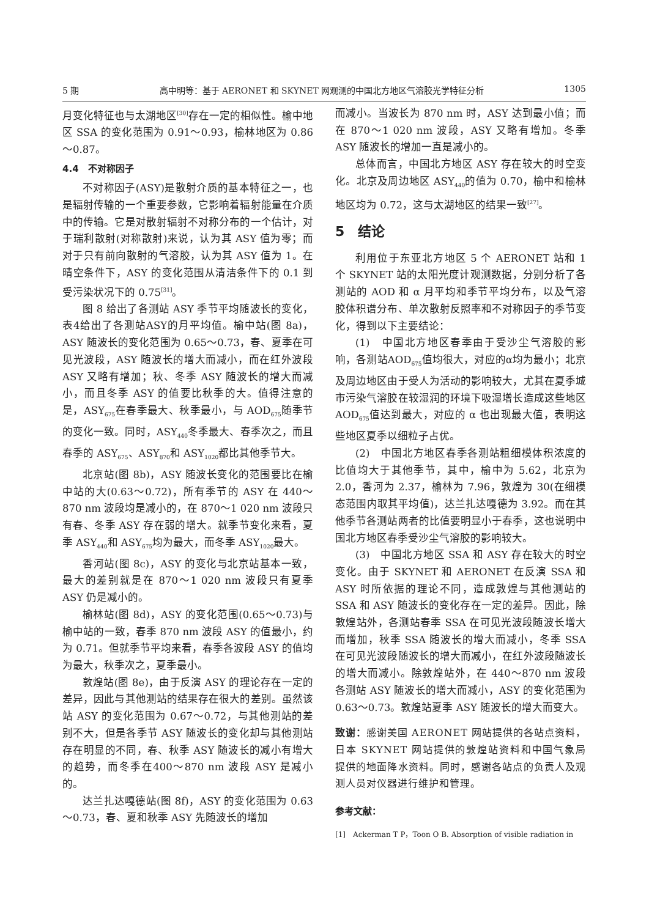5 期 高中明等：基于 AERONET 和 SKYNET 网观测的中国北方地区气溶胶光学特征分析 1305
月变化特征也与太湖地区<sup>[30]</sup>存在一定的相似性。榆中地区 SSA 的变化范围为 0.91～0.93，榆林地区为 0.86～0.87。
4.4　不对称因子
不对称因子(ASY)是散射介质的基本特征之一，也是辐射传输的一个重要参数，它影响着辐射能量在介质中的传输。它是对散射辐射不对称分布的一个估计，对于瑞利散射(对称散射)来说，认为其 ASY 值为零；而对于只有前向散射的气溶胶，认为其 ASY 值为 1。在晴空条件下，ASY 的变化范围从清洁条件下的 0.1 到受污染状况下的 0.75<sup>[31]</sup>。
图 8 给出了各测站 ASY 季节平均随波长的变化，表4给出了各测站ASY的月平均值。榆中站(图 8a)，ASY 随波长的变化范围为 0.65～0.73，春、夏季在可见光波段，ASY 随波长的增大而减小，而在红外波段 ASY 又略有增加；秋、冬季 ASY 随波长的增大而减小，而且冬季 ASY 的值要比秋季的大。值得注意的是，ASY<sub>675</sub>在春季最大、秋季最小，与 AOD<sub>675</sub>随季节的变化一致。同时，ASY<sub>440</sub>冬季最大、春季次之，而且春季的 ASY<sub>675</sub>、ASY<sub>870</sub>和 ASY<sub>1020</sub>都比其他季节大。
北京站(图 8b)，ASY 随波长变化的范围要比在榆中站的大(0.63～0.72)，所有季节的 ASY 在 440～870 nm 波段均是减小的，在 870～1 020 nm 波段只有春、冬季 ASY 存在弱的增大。就季节变化来看，夏季 ASY<sub>440</sub>和 ASY<sub>675</sub>均为最大，而冬季 ASY<sub>1020</sub>最大。
香河站(图 8c)，ASY 的变化与北京站基本一致，最大的差别就是在 870～1 020 nm 波段只有夏季 ASY 仍是减小的。
榆林站(图 8d)，ASY 的变化范围(0.65～0.73)与榆中站的一致，春季 870 nm 波段 ASY 的值最小，约为 0.71。但就季节平均来看，春季各波段 ASY 的值均为最大，秋季次之，夏季最小。
敦煌站(图 8e)，由于反演 ASY 的理论存在一定的差异，因此与其他测站的结果存在很大的差别。虽然该站 ASY 的变化范围为 0.67～0.72，与其他测站的差别不大，但是各季节 ASY 随波长的变化却与其他测站存在明显的不同，春、秋季 ASY 随波长的减小有增大的趋势，而冬季在400～870 nm 波段 ASY 是减小的。
达兰扎达嘎德站(图 8f)，ASY 的变化范围为 0.63～0.73，春、夏和秋季 ASY 先随波长的增加
而减小。当波长为 870 nm 时，ASY 达到最小值；而在 870～1 020 nm 波段，ASY 又略有增加。冬季 ASY 随波长的增加一直是减小的。
总体而言，中国北方地区 ASY 存在较大的时空变化。北京及周边地区 ASY<sub>440</sub>的值为 0.70，榆中和榆林地区均为 0.72，这与太湖地区的结果一致<sup>[27]</sup>。
5　结论
利用位于东亚北方地区 5 个 AERONET 站和 1 个 SKYNET 站的太阳光度计观测数据，分别分析了各测站的 AOD 和 α 月平均和季节平均分布，以及气溶胶体积谱分布、单次散射反照率和不对称因子的季节变化，得到以下主要结论：
(1)　中国北方地区春季由于受沙尘气溶胶的影响，各测站AOD<sub>675</sub>值均很大，对应的α均为最小；北京及周边地区由于受人为活动的影响较大，尤其在夏季城市污染气溶胶在较湿润的环境下吸湿增长造成这些地区 AOD<sub>675</sub>值达到最大，对应的 α 也出现最大值，表明这些地区夏季以细粒子占优。
(2)　中国北方地区春季各测站粗细模体积浓度的比值均大于其他季节，其中，榆中为 5.62，北京为 2.0，香河为 2.37，榆林为 7.96，敦煌为 30(在细模态范围内取其平均值)，达兰扎达嘎德为 3.92。而在其他季节各测站两者的比值要明显小于春季，这也说明中国北方地区春季受沙尘气溶胶的影响较大。
(3)　中国北方地区 SSA 和 ASY 存在较大的时空变化。由于 SKYNET 和 AERONET 在反演 SSA 和 ASY 时所依据的理论不同，造成敦煌与其他测站的 SSA 和 ASY 随波长的变化存在一定的差异。因此，除敦煌站外，各测站春季 SSA 在可见光波段随波长增大而增加，秋季 SSA 随波长的增大而减小，冬季 SSA 在可见光波段随波长的增大而减小，在红外波段随波长的增大而减小。除敦煌站外，在 440～870 nm 波段各测站 ASY 随波长的增大而减小，ASY 的变化范围为 0.63～0.73。敦煌站夏季 ASY 随波长的增大而变大。
致谢：感谢美国 AERONET 网站提供的各站点资料，日本 SKYNET 网站提供的敦煌站资料和中国气象局提供的地面降水资料。同时，感谢各站点的负责人及观测人员对仪器进行维护和管理。
参考文献：
[1]　Ackerman T P，Toon O B. Absorption of visible radiation in